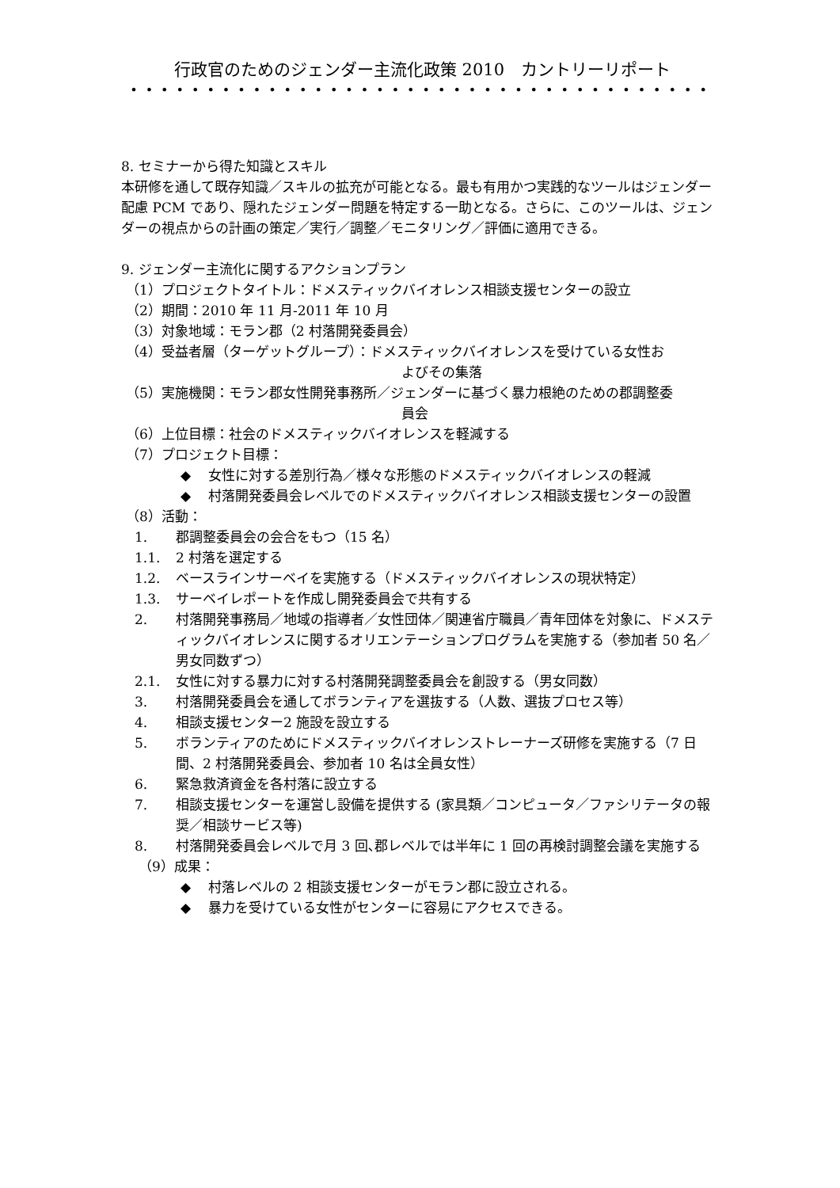行政官のためのジェンダー主流化政策 2010　カントリーリポート
••••••••••••••••••••••••••••••••••••••
8. セミナーから得た知識とスキル
本研修を通して既存知識／スキルの拡充が可能となる。最も有用かつ実践的なツールはジェンダー配慮 PCM であり、隠れたジェンダー問題を特定する一助となる。さらに、このツールは、ジェンダーの視点からの計画の策定／実行／調整／モニタリング／評価に適用できる。
9. ジェンダー主流化に関するアクションプラン
（1）プロジェクトタイトル：ドメスティックバイオレンス相談支援センターの設立
（2）期間：2010 年 11 月-2011 年 10 月
（3）対象地域：モラン郡（2 村落開発委員会）
（4）受益者層（ターゲットグループ）：ドメスティックバイオレンスを受けている女性お
よびその集落
（5）実施機関：モラン郡女性開発事務所／ジェンダーに基づく暴力根絶のための郡調整委
員会
（6）上位目標：社会のドメスティックバイオレンスを軽減する
（7）プロジェクト目標：
◆ 女性に対する差別行為／様々な形態のドメスティックバイオレンスの軽減
◆ 村落開発委員会レベルでのドメスティックバイオレンス相談支援センターの設置
（8）活動：
1. 郡調整委員会の会合をもつ（15 名）
1.1. 2 村落を選定する
1.2. ベースラインサーベイを実施する（ドメスティックバイオレンスの現状特定）
1.3. サーベイレポートを作成し開発委員会で共有する
2. 村落開発事務局／地域の指導者／女性団体／関連省庁職員／青年団体を対象に、ドメスティックバイオレンスに関するオリエンテーションプログラムを実施する（参加者 50 名／男女同数ずつ）
2.1. 女性に対する暴力に対する村落開発調整委員会を創設する（男女同数）
3. 村落開発委員会を通してボランティアを選抜する（人数、選抜プロセス等）
4. 相談支援センター2 施設を設立する
5. ボランティアのためにドメスティックバイオレンストレーナーズ研修を実施する（7 日間、2 村落開発委員会、参加者 10 名は全員女性）
6. 緊急救済資金を各村落に設立する
7. 相談支援センターを運営し設備を提供する (家具類／コンピュータ／ファシリテータの報奨／相談サービス等)
8. 村落開発委員会レベルで月 3 回､郡レベルでは半年に 1 回の再検討調整会議を実施する
（9）成果：
◆ 村落レベルの 2 相談支援センターがモラン郡に設立される。
◆ 暴力を受けている女性がセンターに容易にアクセスできる。